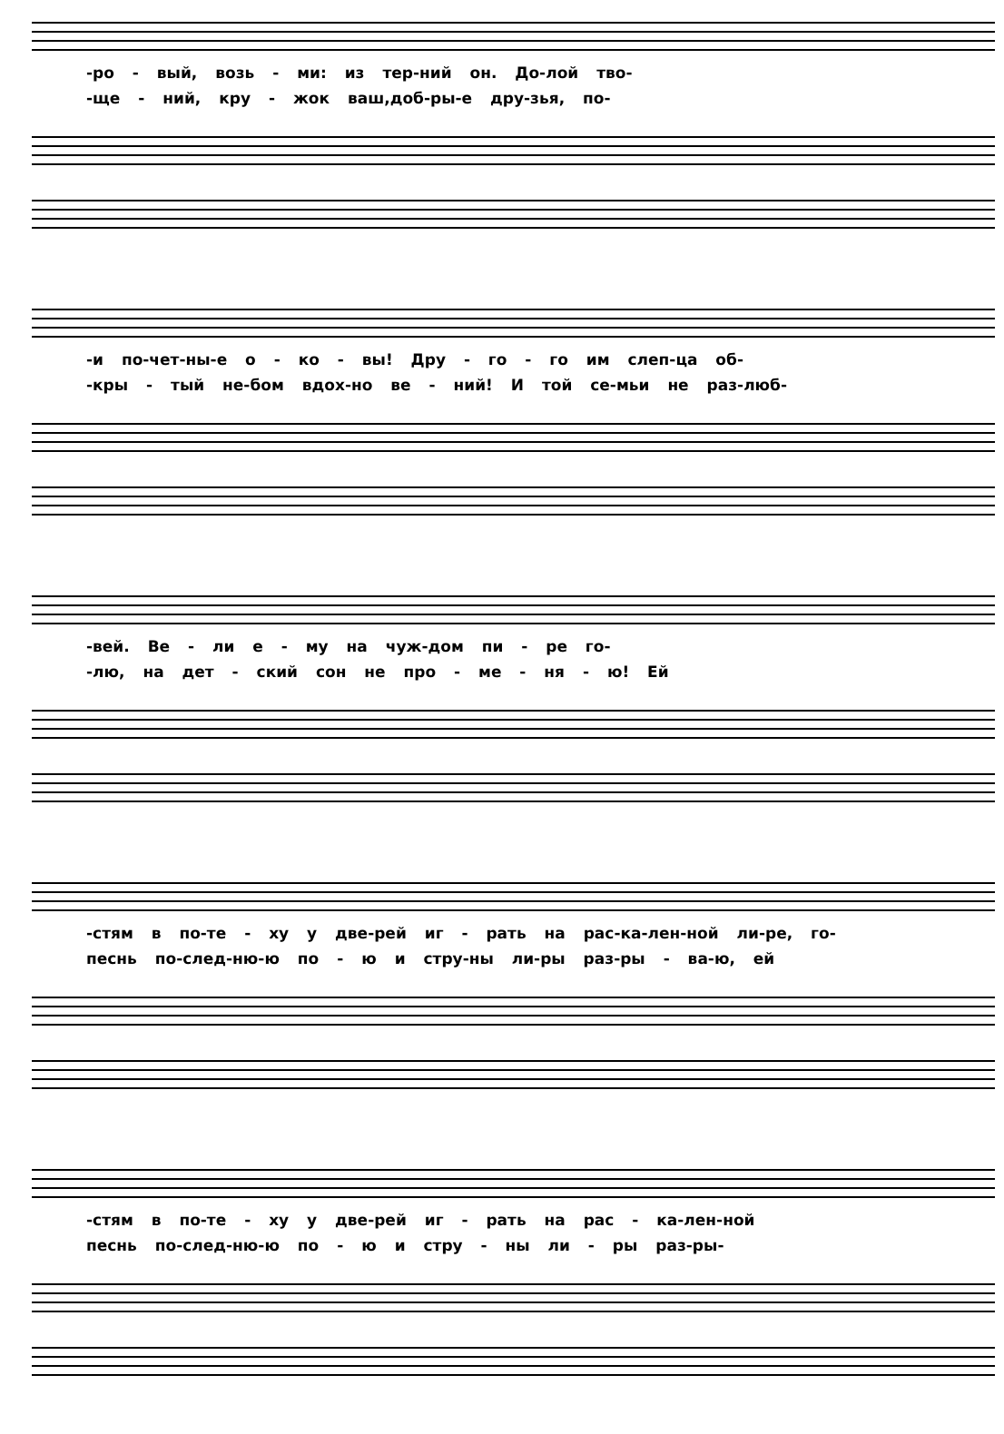-ро - вый, возь - ми: из тер-ний он. До-лой тво-
-ще - ний, кру - жок ваш,доб-ры-е дру-зья, по-
-и по-чет-ны-е о - ко - вы! Дру - го - го им слеп-ца об-
-кры - тый не-бом вдох-но ве - ний! И той се-мьи не раз-люб-
-вей. Ве - ли е - му на чуж-дом пи - ре го-
-лю, на дет - ский сон не про - ме - ня - ю! Ей
-стям в по-те - ху у две-рей иг - рать на рас-ка-лен-ной ли-ре, го-
песнь по-след-ню-ю по - ю и стру-ны ли-ры раз-ры - ва-ю, ей
-стям в по-те - ху у две-рей иг - рать на рас - ка-лен-ной
песнь по-след-ню-ю по - ю и стру - ны ли - ры раз-ры-